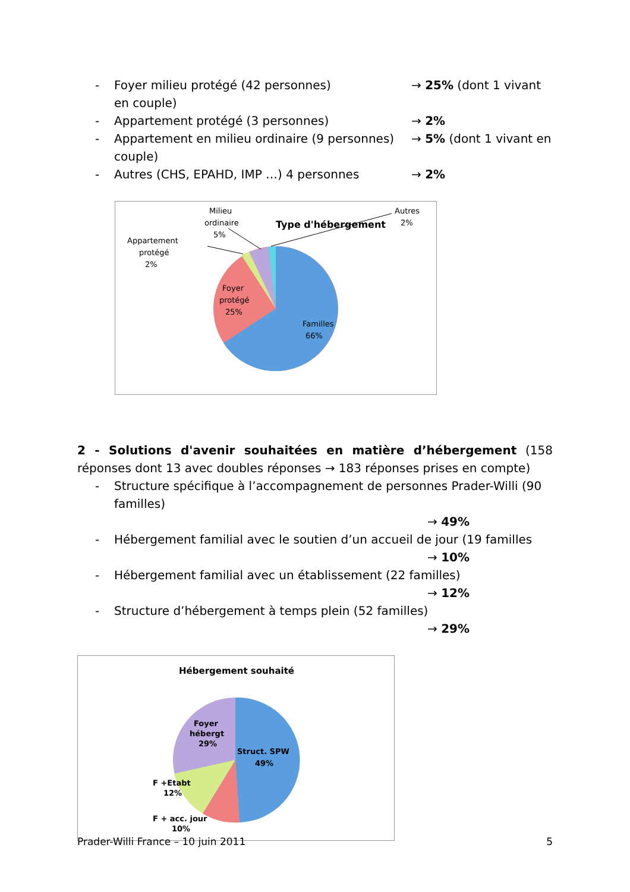- Foyer milieu protégé (42 personnes) → 25% (dont 1 vivant
en couple)
- Appartement protégé (3 personnes) → 2%
- Appartement en milieu ordinaire (9 personnes) → 5% (dont 1 vivant en
couple)
- Autres (CHS, EPAHD, IMP …) 4 personnes → 2%
Type d'hébergement
Familles
66%
Foyer
protégé
25%
Milieu
ordinaire
5%
Appartement
protégé
2%
Autres
2%
2 - Solutions d'avenir souhaitées en matière d’hébergement (158 réponses dont 13 avec doubles réponses → 183 réponses prises en compte)
- Structure spécifique à l’accompagnement de personnes Prader-Willi (90 familles)
→ 49%
- Hébergement familial avec le soutien d’un accueil de jour (19 familles
→ 10%
- Hébergement familial avec un établissement (22 familles)
→ 12%
- Structure d’hébergement à temps plein (52 familles)
→ 29%
Hébergement souhaité
Struct. SPW
49%
Foyer
hébergt
29%
F +Etabt
12%
F + acc. jour
10%
Prader-Willi France – 10 juin 2011 5